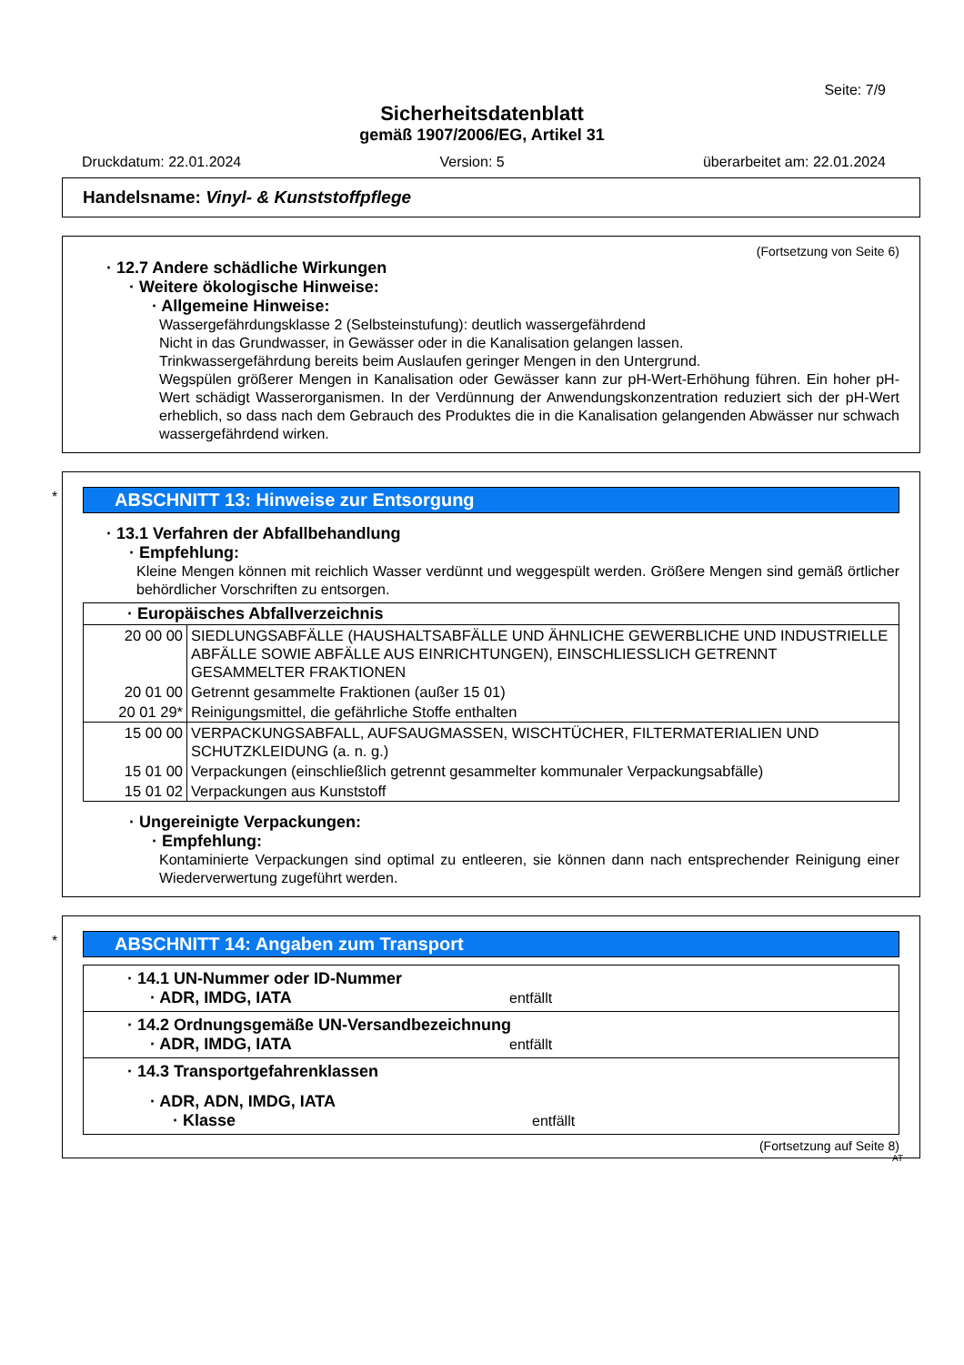Seite: 7/9
Sicherheitsdatenblatt
gemäß 1907/2006/EG, Artikel 31
Druckdatum: 22.01.2024 Version: 5 überarbeitet am: 22.01.2024
Handelsname: Vinyl- & Kunststoffpflege
(Fortsetzung von Seite 6)
· 12.7 Andere schädliche Wirkungen
· Weitere ökologische Hinweise:
· Allgemeine Hinweise:
Wassergefährdungsklasse 2 (Selbsteinstufung): deutlich wassergefährdend
Nicht in das Grundwasser, in Gewässer oder in die Kanalisation gelangen lassen.
Trinkwassergefährdung bereits beim Auslaufen geringer Mengen in den Untergrund.
Wegspülen größerer Mengen in Kanalisation oder Gewässer kann zur pH-Wert-Erhöhung führen. Ein hoher pH-Wert schädigt Wasserorganismen. In der Verdünnung der Anwendungskonzentration reduziert sich der pH-Wert erheblich, so dass nach dem Gebrauch des Produktes die in die Kanalisation gelangenden Abwässer nur schwach wassergefährdend wirken.
*
ABSCHNITT 13: Hinweise zur Entsorgung
· 13.1 Verfahren der Abfallbehandlung
· Empfehlung:
Kleine Mengen können mit reichlich Wasser verdünnt und weggespült werden. Größere Mengen sind gemäß örtlicher behördlicher Vorschriften zu entsorgen.
| · Europäisches Abfallverzeichnis | |
| --- | --- |
| 20 00 00 | SIEDLUNGSABFÄLLE (HAUSHALTSABFÄLLE UND ÄHNLICHE GEWERBLICHE UND INDUSTRIELLE ABFÄLLE SOWIE ABFÄLLE AUS EINRICHTUNGEN), EINSCHLIESSLICH GETRENNT GESAMMELTER FRAKTIONEN |
| 20 01 00 | Getrennt gesammelte Fraktionen (außer 15 01) |
| 20 01 29* | Reinigungsmittel, die gefährliche Stoffe enthalten |
| 15 00 00 | VERPACKUNGSABFALL, AUFSAUGMASSEN, WISCHTÜCHER, FILTERMATERIALIEN UND SCHUTZKLEIDUNG (a. n. g.) |
| 15 01 00 | Verpackungen (einschließlich getrennt gesammelter kommunaler Verpackungsabfälle) |
| 15 01 02 | Verpackungen aus Kunststoff |
· Ungereinigte Verpackungen:
· Empfehlung:
Kontaminierte Verpackungen sind optimal zu entleeren, sie können dann nach entsprechender Reinigung einer Wiederverwertung zugeführt werden.
*
ABSCHNITT 14: Angaben zum Transport
· 14.1 UN-Nummer oder ID-Nummer
· ADR, IMDG, IATA entfällt
· 14.2 Ordnungsgemäße UN-Versandbezeichnung
· ADR, IMDG, IATA entfällt
· 14.3 Transportgefahrenklassen
· ADR, ADN, IMDG, IATA
· Klasse entfällt
(Fortsetzung auf Seite 8)
AT